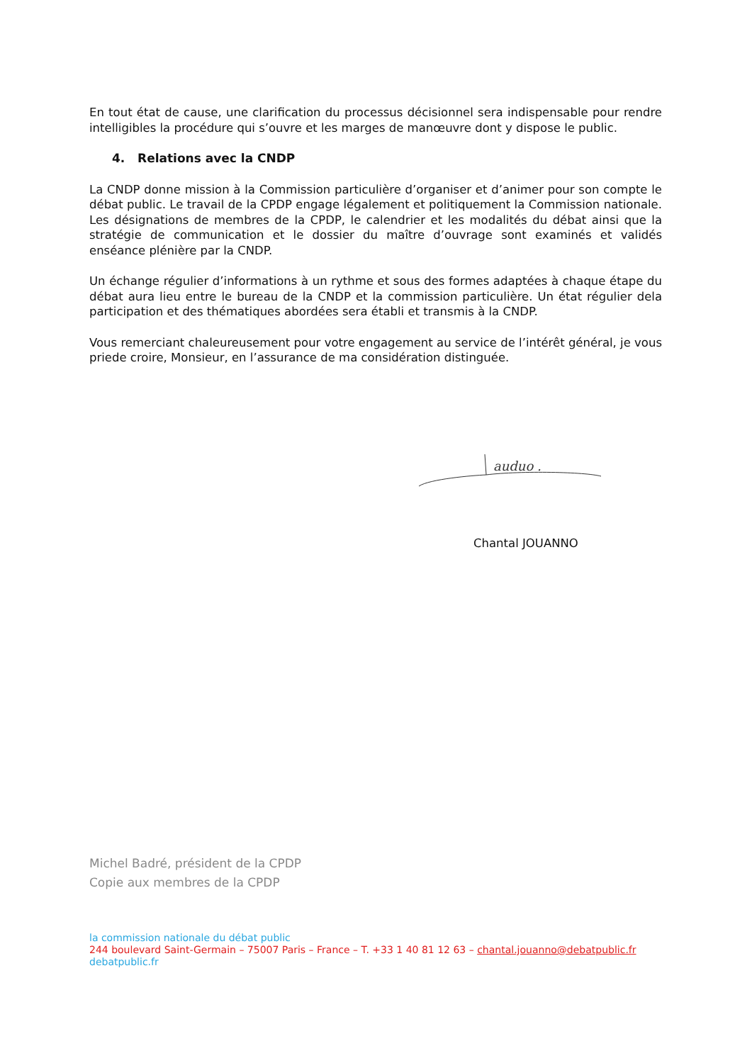En tout état de cause, une clarification du processus décisionnel sera indispensable pour rendre intelligibles la procédure qui s’ouvre et les marges de manœuvre dont y dispose le public.
4. Relations avec la CNDP
La CNDP donne mission à la Commission particulière d’organiser et d’animer pour son compte le débat public. Le travail de la CPDP engage légalement et politiquement la Commission nationale. Les désignations de membres de la CPDP, le calendrier et les modalités du débat ainsi que la stratégie de communication et le dossier du maître d’ouvrage sont examinés et validés enséance plénière par la CNDP.
Un échange régulier d’informations à un rythme et sous des formes adaptées à chaque étape du débat aura lieu entre le bureau de la CNDP et la commission particulière. Un état régulier dela participation et des thématiques abordées sera établi et transmis à la CNDP.
Vous remerciant chaleureusement pour votre engagement au service de l’intérêt général, je vous priede croire, Monsieur, en l’assurance de ma considération distinguée.
auduo .
Chantal JOUANNO
Michel Badré, président de la CPDP
Copie aux membres de la CPDP
la commission nationale du débat public
244 boulevard Saint-Germain – 75007 Paris – France – T. +33 1 40 81 12 63 – chantal.jouanno@debatpublic.fr
debatpublic.fr